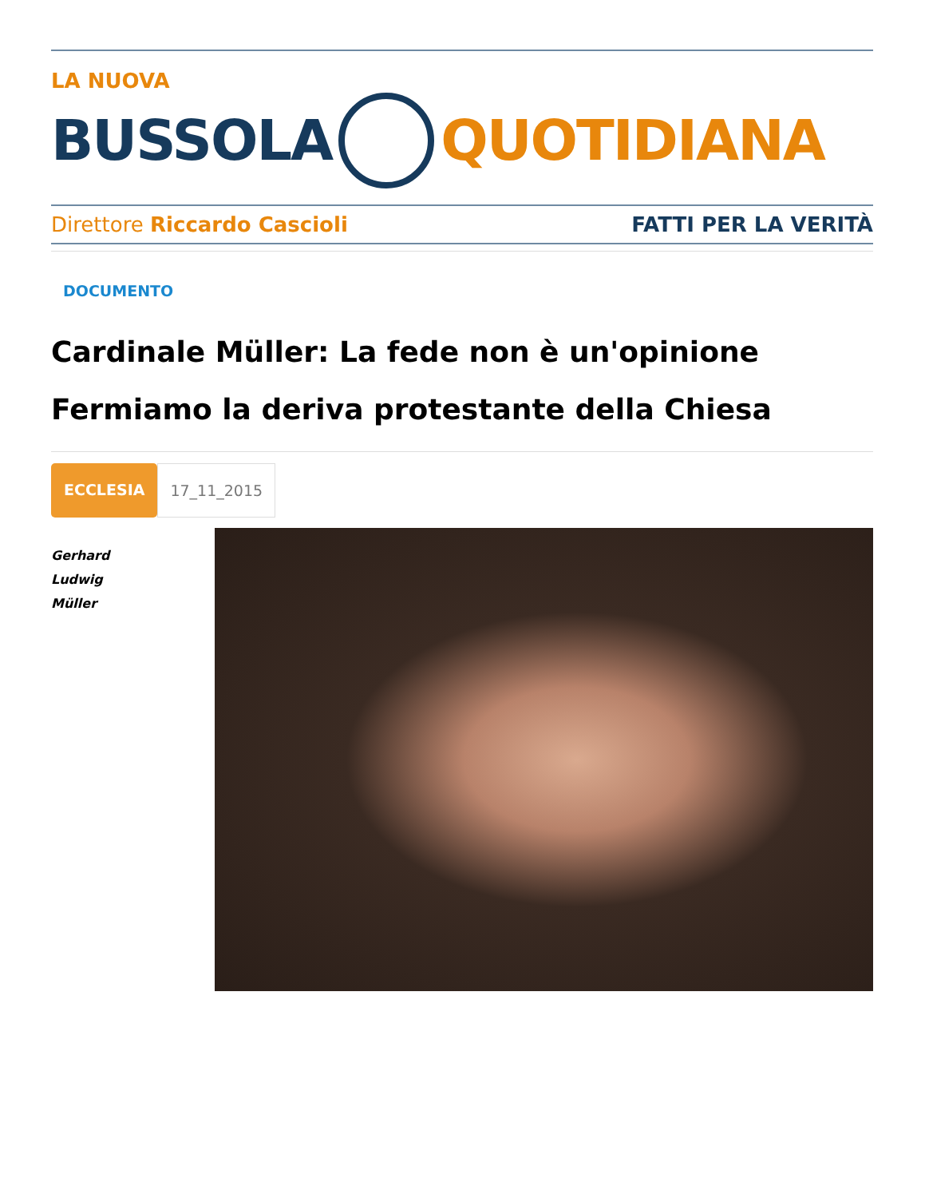LA NUOVA
BUSSOLA QUOTIDIANA
Direttore Riccardo Cascioli FATTI PER LA VERITÀ
DOCUMENTO
Cardinale Müller: La fede non è un'opinione
Fermiamo la deriva protestante della Chiesa
ECCLESIA 17_11_2015
Gerhard
Ludwig
Müller